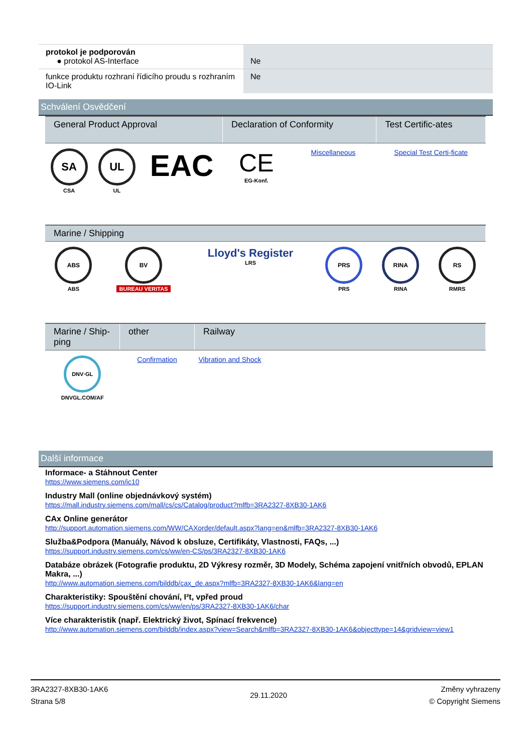| protokol je podporován ● protokol AS-Interface | Ne |
| funkce produktu rozhraní řídicího proudu s rozhraním IO-Link | Ne |
Schválení Osvědčení
| General Product Approval | | | Declaration of Conformity | | Test Certific-ates |
| --- | --- | --- | --- | --- | --- |
| SA CSA | UL UL | EAC | CE EG-Konf. | Miscellaneous | Special Test Certi-ficate |
| Marine / Shipping | | | | | |
| --- | --- | --- | --- | --- | --- |
| ABS ABS | BV BUREAU VERITAS | Lloyd's Register LRS | PRS PRS | RINA RINA | RS RMRS |
| Marine / Ship-ping | other | Railway |
| --- | --- | --- |
| DNV·GL DNVGL.COM/AF | Confirmation | Vibration and Shock |
Další informace
Informace- a Stáhnout Center
https://www.siemens.com/ic10
Industry Mall (online objednávkový systém)
https://mall.industry.siemens.com/mall/cs/cs/Catalog/product?mlfb=3RA2327-8XB30-1AK6
CAx Online generátor
http://support.automation.siemens.com/WW/CAXorder/default.aspx?lang=en&mlfb=3RA2327-8XB30-1AK6
Služba&Podpora (Manuály, Návod k obsluze, Certifikáty, Vlastnosti, FAQs, ...)
https://support.industry.siemens.com/cs/ww/en-CS/ps/3RA2327-8XB30-1AK6
Databáze obrázek (Fotografie produktu, 2D Výkresy rozměr, 3D Modely, Schéma zapojení vnitřních obvodů, EPLAN Makra, ...)
http://www.automation.siemens.com/bilddb/cax_de.aspx?mlfb=3RA2327-8XB30-1AK6&lang=en
Charakteristiky: Spouštění chování, I²t, vpřed proud
https://support.industry.siemens.com/cs/ww/en/ps/3RA2327-8XB30-1AK6/char
Více charakteristik (např. Elektrický život, Spínací frekvence)
http://www.automation.siemens.com/bilddb/index.aspx?view=Search&mlfb=3RA2327-8XB30-1AK6&objecttype=14&gridview=view1
3RA2327-8XB30-1AK6
Strana 5/8
29.11.2020
Změny vyhrazeny
© Copyright Siemens